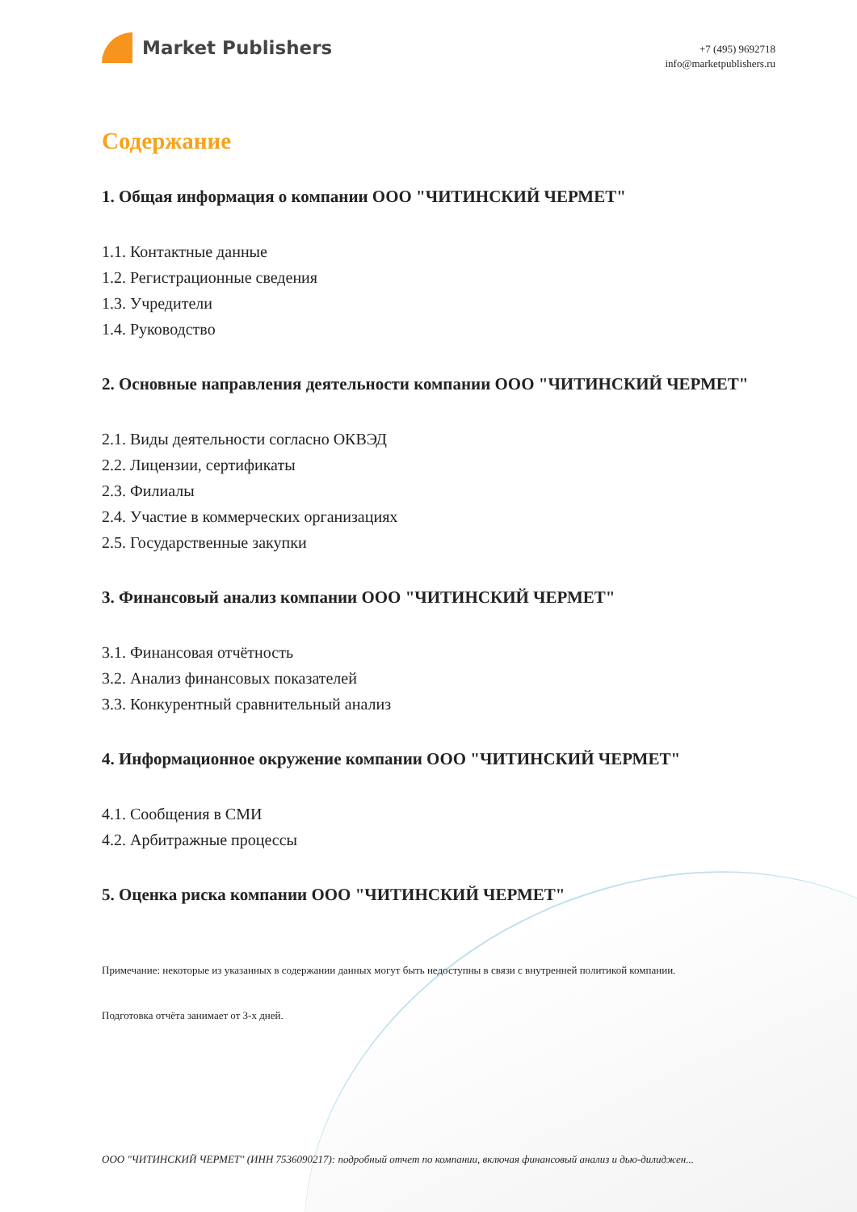Market Publishers
+7 (495) 9692718
info@marketpublishers.ru
Содержание
1. Общая информация о компании ООО "ЧИТИНСКИЙ ЧЕРМЕТ"
1.1. Контактные данные
1.2. Регистрационные сведения
1.3. Учредители
1.4. Руководство
2. Основные направления деятельности компании ООО "ЧИТИНСКИЙ ЧЕРМЕТ"
2.1. Виды деятельности согласно ОКВЭД
2.2. Лицензии, сертификаты
2.3. Филиалы
2.4. Участие в коммерческих организациях
2.5. Государственные закупки
3. Финансовый анализ компании ООО "ЧИТИНСКИЙ ЧЕРМЕТ"
3.1. Финансовая отчётность
3.2. Анализ финансовых показателей
3.3. Конкурентный сравнительный анализ
4. Информационное окружение компании ООО "ЧИТИНСКИЙ ЧЕРМЕТ"
4.1. Сообщения в СМИ
4.2. Арбитражные процессы
5. Оценка риска компании ООО "ЧИТИНСКИЙ ЧЕРМЕТ"
Примечание: некоторые из указанных в содержании данных могут быть недоступны в связи с внутренней политикой компании.
Подготовка отчёта занимает от 3-х дней.
ООО "ЧИТИНСКИЙ ЧЕРМЕТ" (ИНН 7536090217): подробный отчет по компании, включая финансовый анализ и дью-дилиджен...